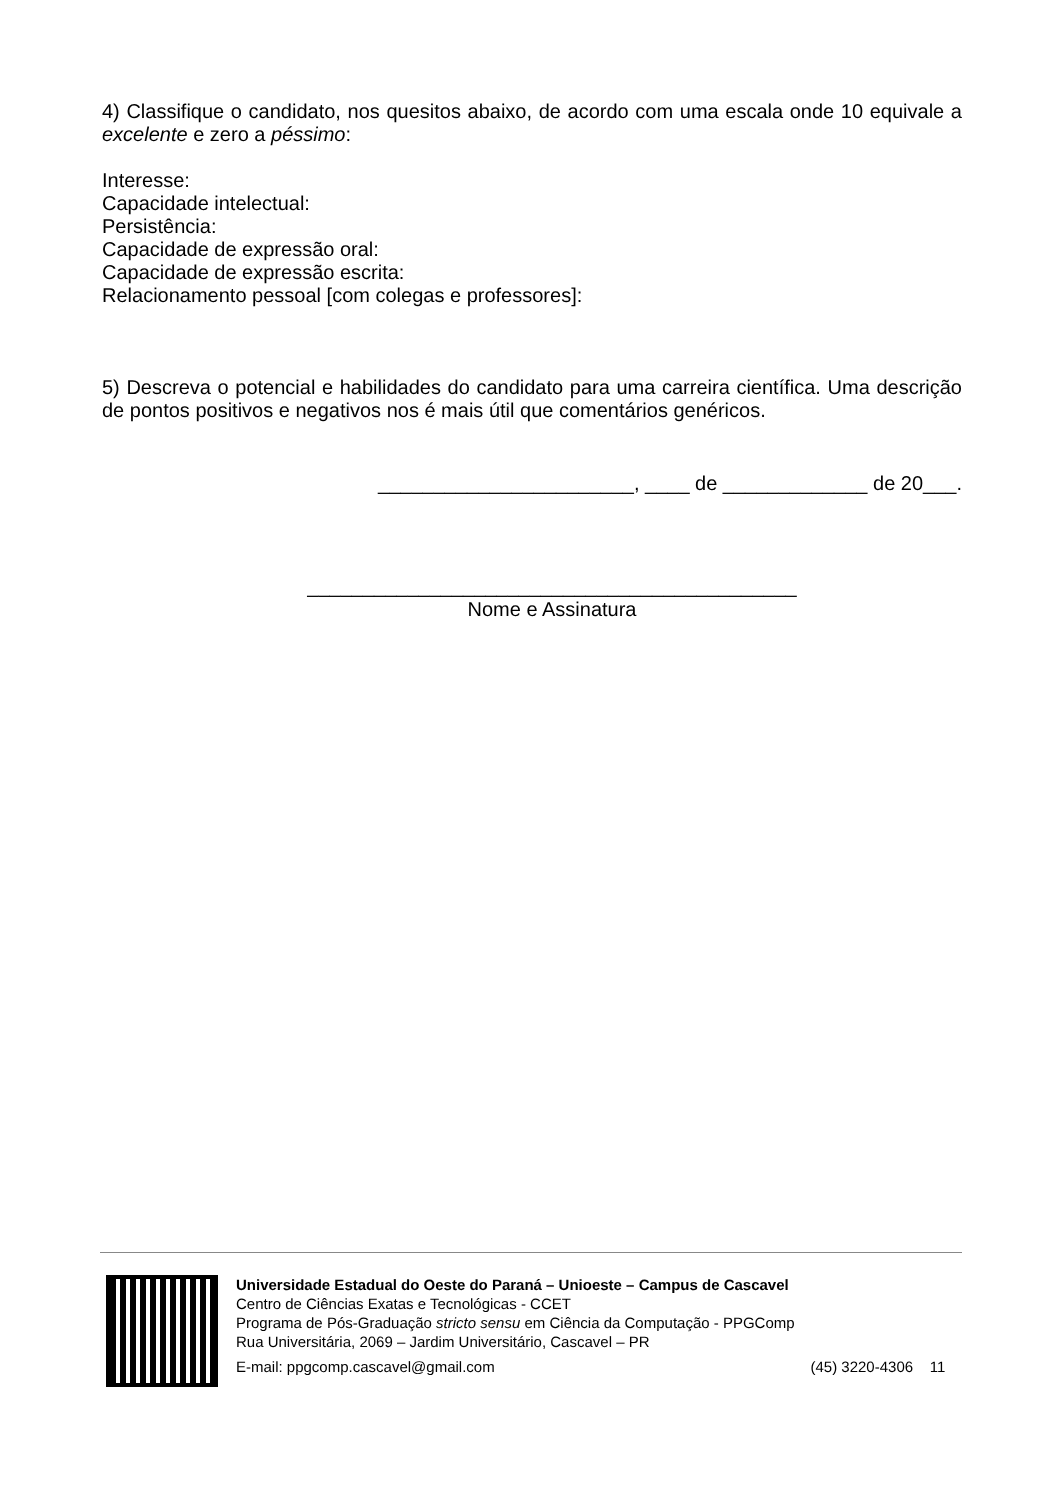4) Classifique o candidato, nos quesitos abaixo, de acordo com uma escala onde 10 equivale a excelente e zero a péssimo:
Interesse:
Capacidade intelectual:
Persistência:
Capacidade de expressão oral:
Capacidade de expressão escrita:
Relacionamento pessoal [com colegas e professores]:
5) Descreva o potencial e habilidades do candidato para uma carreira científica. Uma descrição de pontos positivos e negativos nos é mais útil que comentários genéricos.
_______________________, ____ de _____________ de 20___.
____________________________________________
Nome e Assinatura
Universidade Estadual do Oeste do Paraná – Unioeste – Campus de Cascavel
Centro de Ciências Exatas e Tecnológicas - CCET
Programa de Pós-Graduação stricto sensu em Ciência da Computação - PPGComp
Rua Universitária, 2069 – Jardim Universitário, Cascavel – PR
E-mail: ppgcomp.cascavel@gmail.com (45) 3220-4306 11